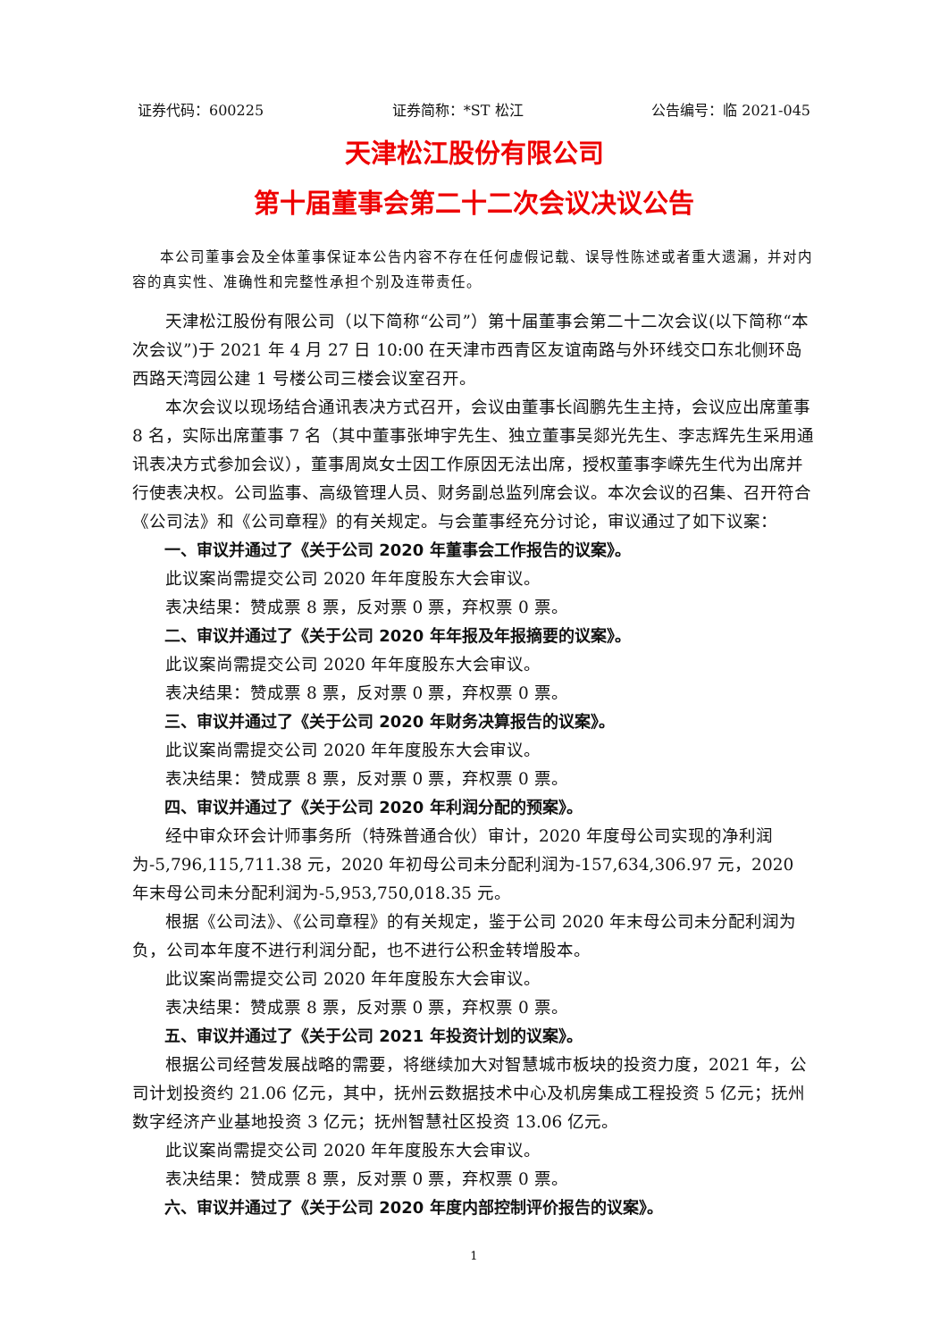证券代码：600225 证券简称：*ST 松江 公告编号：临 2021-045
天津松江股份有限公司
第十届董事会第二十二次会议决议公告
本公司董事会及全体董事保证本公告内容不存在任何虚假记载、误导性陈述或者重大遗漏，并对内容的真实性、准确性和完整性承担个别及连带责任。
天津松江股份有限公司（以下简称“公司”）第十届董事会第二十二次会议(以下简称“本次会议”)于 2021 年 4 月 27 日 10:00 在天津市西青区友谊南路与外环线交口东北侧环岛西路天湾园公建 1 号楼公司三楼会议室召开。
本次会议以现场结合通讯表决方式召开，会议由董事长阎鹏先生主持，会议应出席董事 8 名，实际出席董事 7 名（其中董事张坤宇先生、独立董事吴郯光先生、李志辉先生采用通讯表决方式参加会议），董事周岚女士因工作原因无法出席，授权董事李嵘先生代为出席并行使表决权。公司监事、高级管理人员、财务副总监列席会议。本次会议的召集、召开符合《公司法》和《公司章程》的有关规定。与会董事经充分讨论，审议通过了如下议案：
一、审议并通过了《关于公司 2020 年董事会工作报告的议案》。
此议案尚需提交公司 2020 年年度股东大会审议。
表决结果：赞成票 8 票，反对票 0 票，弃权票 0 票。
二、审议并通过了《关于公司 2020 年年报及年报摘要的议案》。
此议案尚需提交公司 2020 年年度股东大会审议。
表决结果：赞成票 8 票，反对票 0 票，弃权票 0 票。
三、审议并通过了《关于公司 2020 年财务决算报告的议案》。
此议案尚需提交公司 2020 年年度股东大会审议。
表决结果：赞成票 8 票，反对票 0 票，弃权票 0 票。
四、审议并通过了《关于公司 2020 年利润分配的预案》。
经中审众环会计师事务所（特殊普通合伙）审计，2020 年度母公司实现的净利润为-5,796,115,711.38 元，2020 年初母公司未分配利润为-157,634,306.97 元，2020 年末母公司未分配利润为-5,953,750,018.35 元。
根据《公司法》、《公司章程》的有关规定，鉴于公司 2020 年末母公司未分配利润为负，公司本年度不进行利润分配，也不进行公积金转增股本。
此议案尚需提交公司 2020 年年度股东大会审议。
表决结果：赞成票 8 票，反对票 0 票，弃权票 0 票。
五、审议并通过了《关于公司 2021 年投资计划的议案》。
根据公司经营发展战略的需要，将继续加大对智慧城市板块的投资力度，2021 年，公司计划投资约 21.06 亿元，其中，抚州云数据技术中心及机房集成工程投资 5 亿元；抚州数字经济产业基地投资 3 亿元；抚州智慧社区投资 13.06 亿元。
此议案尚需提交公司 2020 年年度股东大会审议。
表决结果：赞成票 8 票，反对票 0 票，弃权票 0 票。
六、审议并通过了《关于公司 2020 年度内部控制评价报告的议案》。
1